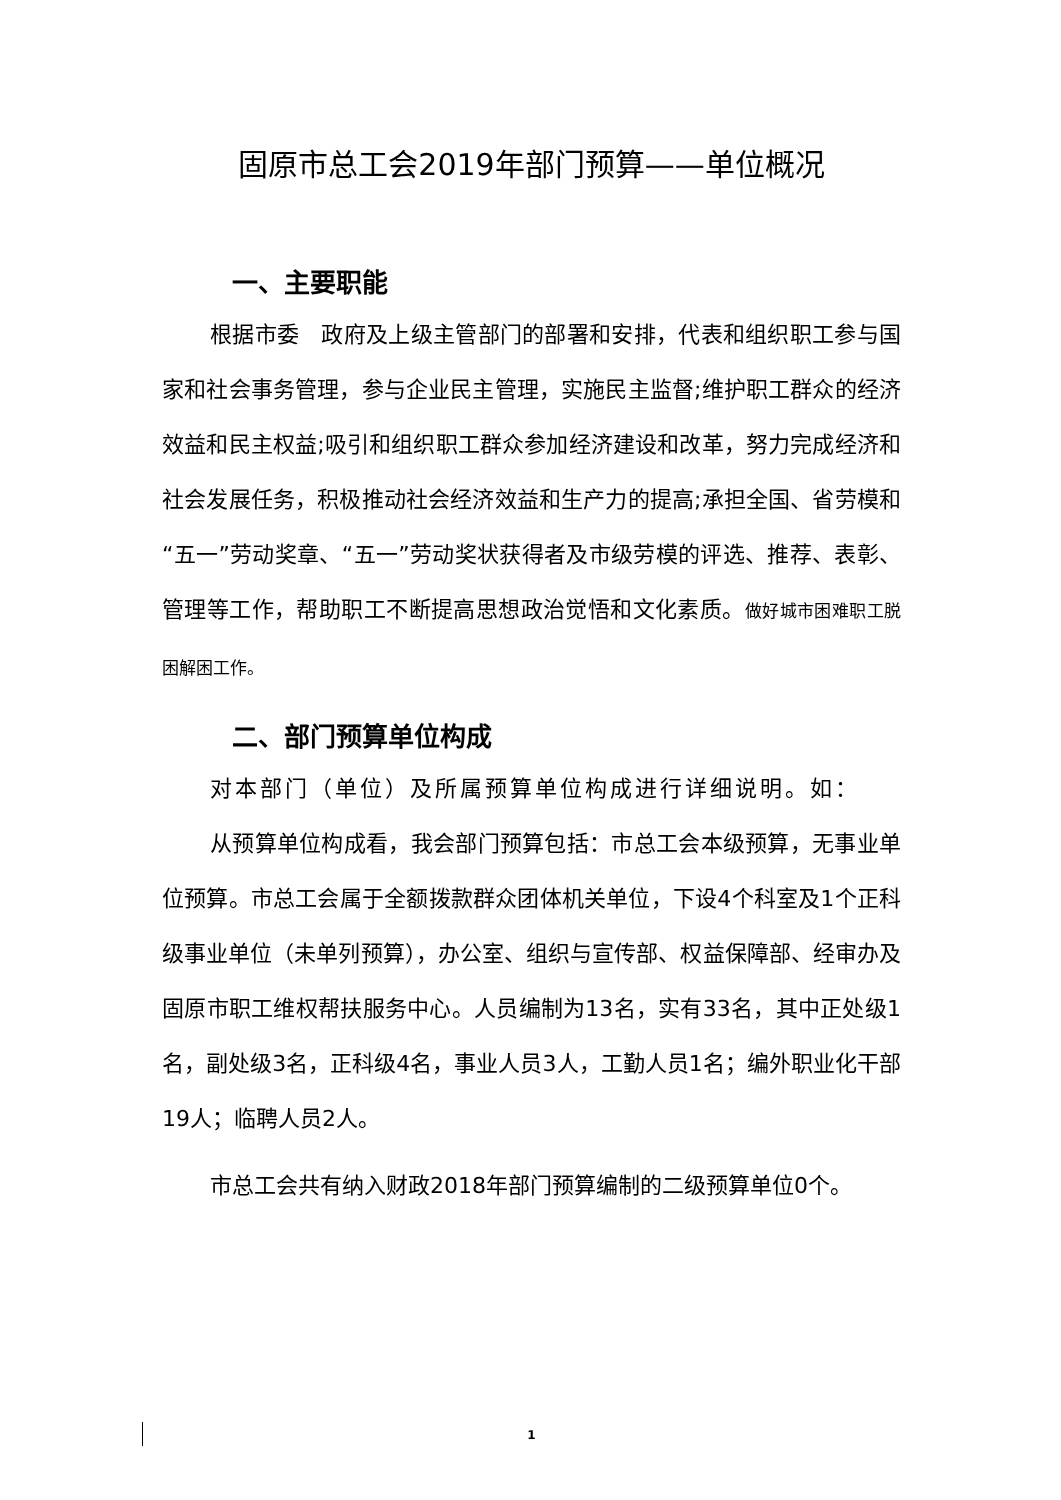固原市总工会2019年部门预算——单位概况
一、主要职能
根据市委　政府及上级主管部门的部署和安排，代表和组织职工参与国家和社会事务管理，参与企业民主管理，实施民主监督;维护职工群众的经济效益和民主权益;吸引和组织职工群众参加经济建设和改革，努力完成经济和社会发展任务，积极推动社会经济效益和生产力的提高;承担全国、省劳模和“五一”劳动奖章、“五一”劳动奖状获得者及市级劳模的评选、推荐、表彰、管理等工作，帮助职工不断提高思想政治觉悟和文化素质。做好城市困难职工脱困解困工作。
二、部门预算单位构成
对本部门（单位）及所属预算单位构成进行详细说明。如：
从预算单位构成看，我会部门预算包括：市总工会本级预算，无事业单位预算。市总工会属于全额拨款群众团体机关单位，下设4个科室及1个正科级事业单位（未单列预算），办公室、组织与宣传部、权益保障部、经审办及固原市职工维权帮扶服务中心。人员编制为13名，实有33名，其中正处级1名，副处级3名，正科级4名，事业人员3人，工勤人员1名；编外职业化干部19人；临聘人员2人。
市总工会共有纳入财政2018年部门预算编制的二级预算单位0个。
1